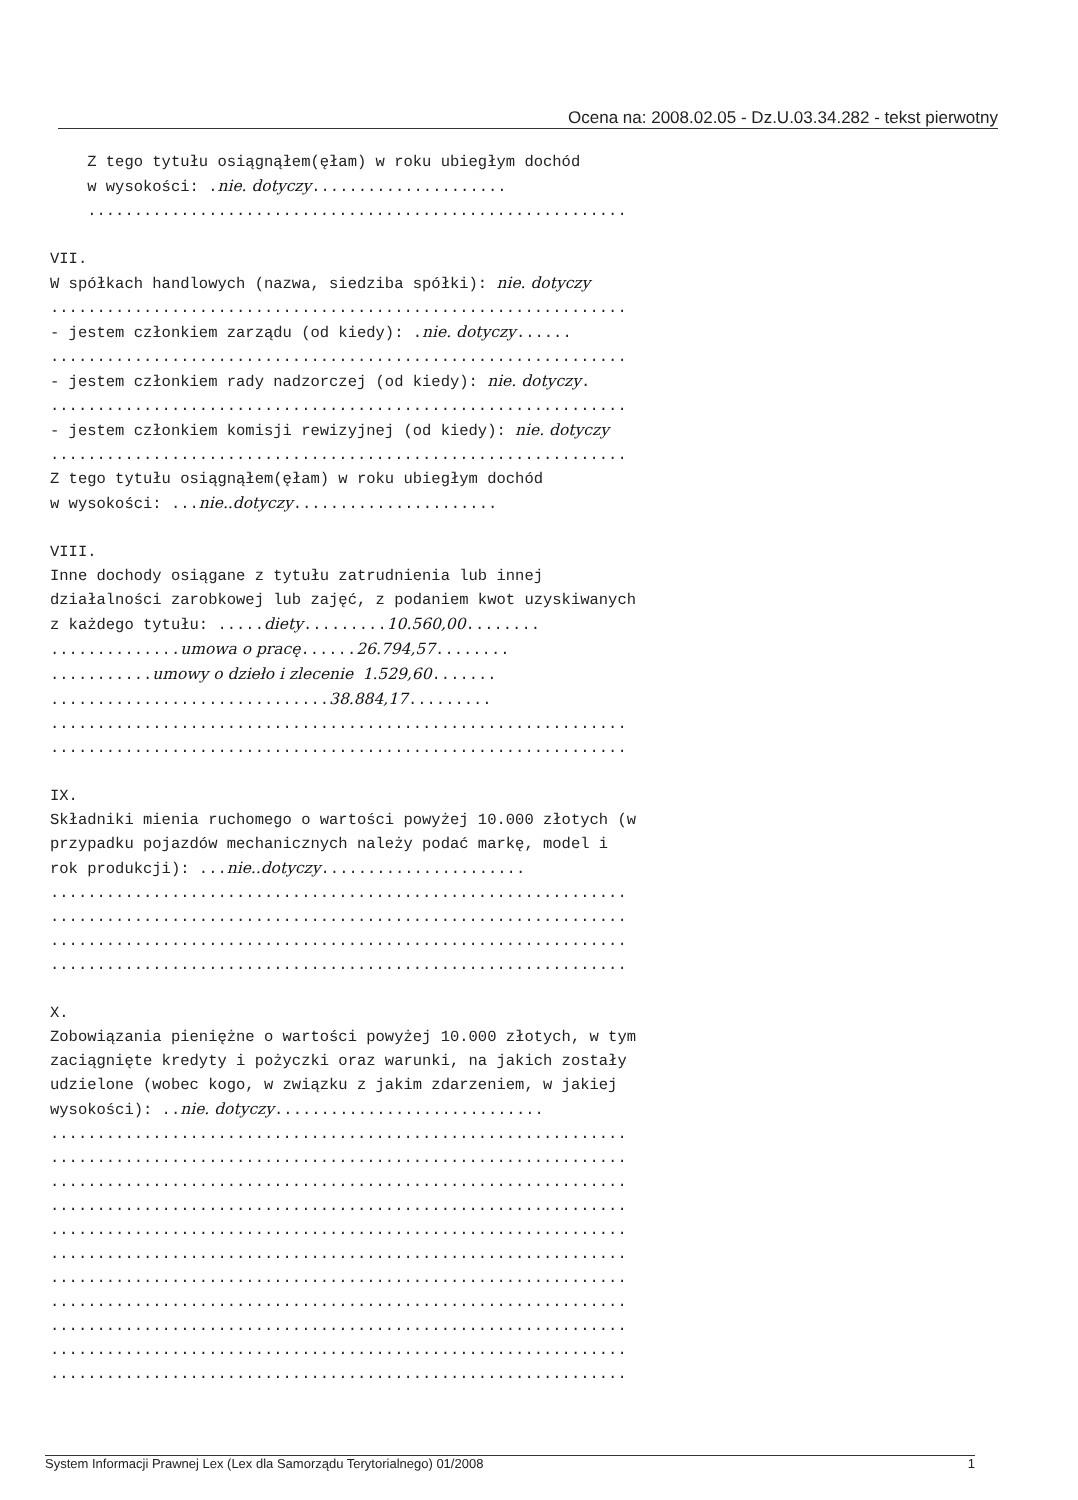Ocena na: 2008.02.05 - Dz.U.03.34.282 - tekst pierwotny
Z tego tytułu osiągnąłem(ęłam) w roku ubiegłym dochód w wysokości: .nie. dotyczy..................... .......................................................... VII. W spółkach handlowych (nazwa, siedziba spółki): nie. dotyczy .............................................................. - jestem członkiem zarządu (od kiedy): .nie. dotyczy...... .............................................................. - jestem członkiem rady nadzorczej (od kiedy): nie. dotyczy. .............................................................. - jestem członkiem komisji rewizyjnej (od kiedy): nie. dotyczy .............................................................. Z tego tytułu osiągnąłem(ęłam) w roku ubiegłym dochód w wysokości: ...nie..dotyczy...................... VIII. Inne dochody osiągane z tytułu zatrudnienia lub innej działalności zarobkowej lub zajęć, z podaniem kwot uzyskiwanych z każdego tytułu: .....diety.........10.560,00........ ..............umowa o pracę......26.794,57........ ...........umowy o dzieło i zlecenie 1.529,60....... ..............................38.884,17......... .............................................................. .............................................................. IX. Składniki mienia ruchomego o wartości powyżej 10.000 złotych (w przypadku pojazdów mechanicznych należy podać markę, model i rok produkcji): ...nie..dotyczy...................... .............................................................. .............................................................. .............................................................. .............................................................. X. Zobowiązania pieniężne o wartości powyżej 10.000 złotych, w tym zaciągnięte kredyty i pożyczki oraz warunki, na jakich zostały udzielone (wobec kogo, w związku z jakim zdarzeniem, w jakiej wysokości): ..nie. dotyczy............................. .............................................................. .............................................................. .............................................................. .............................................................. .............................................................. .............................................................. .............................................................. .............................................................. .............................................................. .............................................................. ..............................................................
System Informacji Prawnej Lex (Lex dla Samorządu Terytorialnego) 01/2008 1